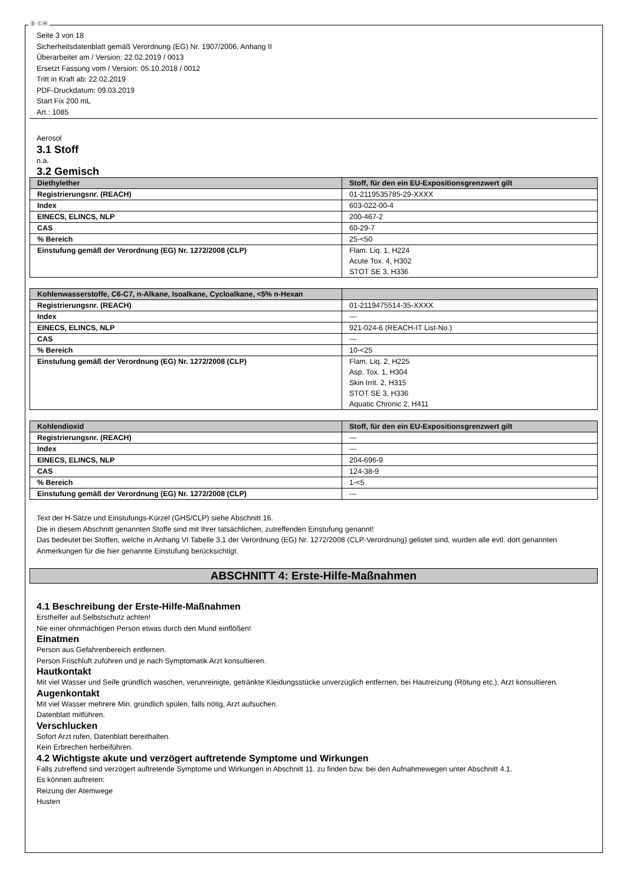Ⓓ ⒸⒽ
Seite 3 von 18
Sicherheitsdatenblatt gemäß Verordnung (EG) Nr. 1907/2006, Anhang II
Überarbeitet am / Version: 22.02.2019 / 0013
Ersetzt Fassung vom / Version: 05.10.2018 / 0012
Tritt in Kraft ab: 22.02.2019
PDF-Druckdatum: 09.03.2019
Start Fix 200 mL
Art.: 1085
Aerosol
3.1 Stoff
n.a.
3.2 Gemisch
| Diethylether | Stoff, für den ein EU-Expositionsgrenzwert gilt |
| Registrierungsnr. (REACH) | 01-2119535785-29-XXXX |
| Index | 603-022-00-4 |
| EINECS, ELINCS, NLP | 200-467-2 |
| CAS | 60-29-7 |
| % Bereich | 25-<50 |
| Einstufung gemäß der Verordnung (EG) Nr. 1272/2008 (CLP) | Flam. Liq. 1, H224 Acute Tox. 4, H302 STOT SE 3, H336 |
| Kohlenwasserstoffe, C6-C7, n-Alkane, Isoalkane, Cycloalkane, <5% n-Hexan | |
| Registrierungsnr. (REACH) | 01-2119475514-35-XXXX |
| Index | --- |
| EINECS, ELINCS, NLP | 921-024-6 (REACH-IT List-No.) |
| CAS | --- |
| % Bereich | 10-<25 |
| Einstufung gemäß der Verordnung (EG) Nr. 1272/2008 (CLP) | Flam. Liq. 2, H225 Asp. Tox. 1, H304 Skin Irrit. 2, H315 STOT SE 3, H336 Aquatic Chronic 2, H411 |
| Kohlendioxid | Stoff, für den ein EU-Expositionsgrenzwert gilt |
| Registrierungsnr. (REACH) | --- |
| Index | --- |
| EINECS, ELINCS, NLP | 204-696-9 |
| CAS | 124-38-9 |
| % Bereich | 1-<5 |
| Einstufung gemäß der Verordnung (EG) Nr. 1272/2008 (CLP) | --- |
Text der H-Sätze und Einstufungs-Kürzel (GHS/CLP) siehe Abschnitt 16.
Die in diesem Abschnitt genannten Stoffe sind mit Ihrer tatsächlichen, zutreffenden Einstufung genannt!
Das bedeutet bei Stoffen, welche in Anhang VI Tabelle 3.1 der Verordnung (EG) Nr. 1272/2008 (CLP-Verordnung) gelistet sind, wurden alle evtl. dort genannten Anmerkungen für die hier genannte Einstufung berücksichtigt.
ABSCHNITT 4: Erste-Hilfe-Maßnahmen
4.1 Beschreibung der Erste-Hilfe-Maßnahmen
Ersthelfer auf Selbstschutz achten!
Nie einer ohnmächtigen Person etwas durch den Mund einflößen!
Einatmen
Person aus Gefahrenbereich entfernen.
Person Frischluft zuführen und je nach Symptomatik Arzt konsultieren.
Hautkontakt
Mit viel Wasser und Seife gründlich waschen, verunreinigte, getränkte Kleidungsstücke unverzüglich entfernen, bei Hautreizung (Rötung etc.), Arzt konsultieren.
Augenkontakt
Mit viel Wasser mehrere Min. gründlich spülen, falls nötig, Arzt aufsuchen.
Datenblatt mitführen.
Verschlucken
Sofort Arzt rufen, Datenblatt bereithalten.
Kein Erbrechen herbeiführen.
4.2 Wichtigste akute und verzögert auftretende Symptome und Wirkungen
Falls zutreffend sind verzögert auftretende Symptome und Wirkungen in Abschnitt 11. zu finden bzw. bei den Aufnahmewegen unter Abschnitt 4.1.
Es können auftreten:
Reizung der Atemwege
Husten